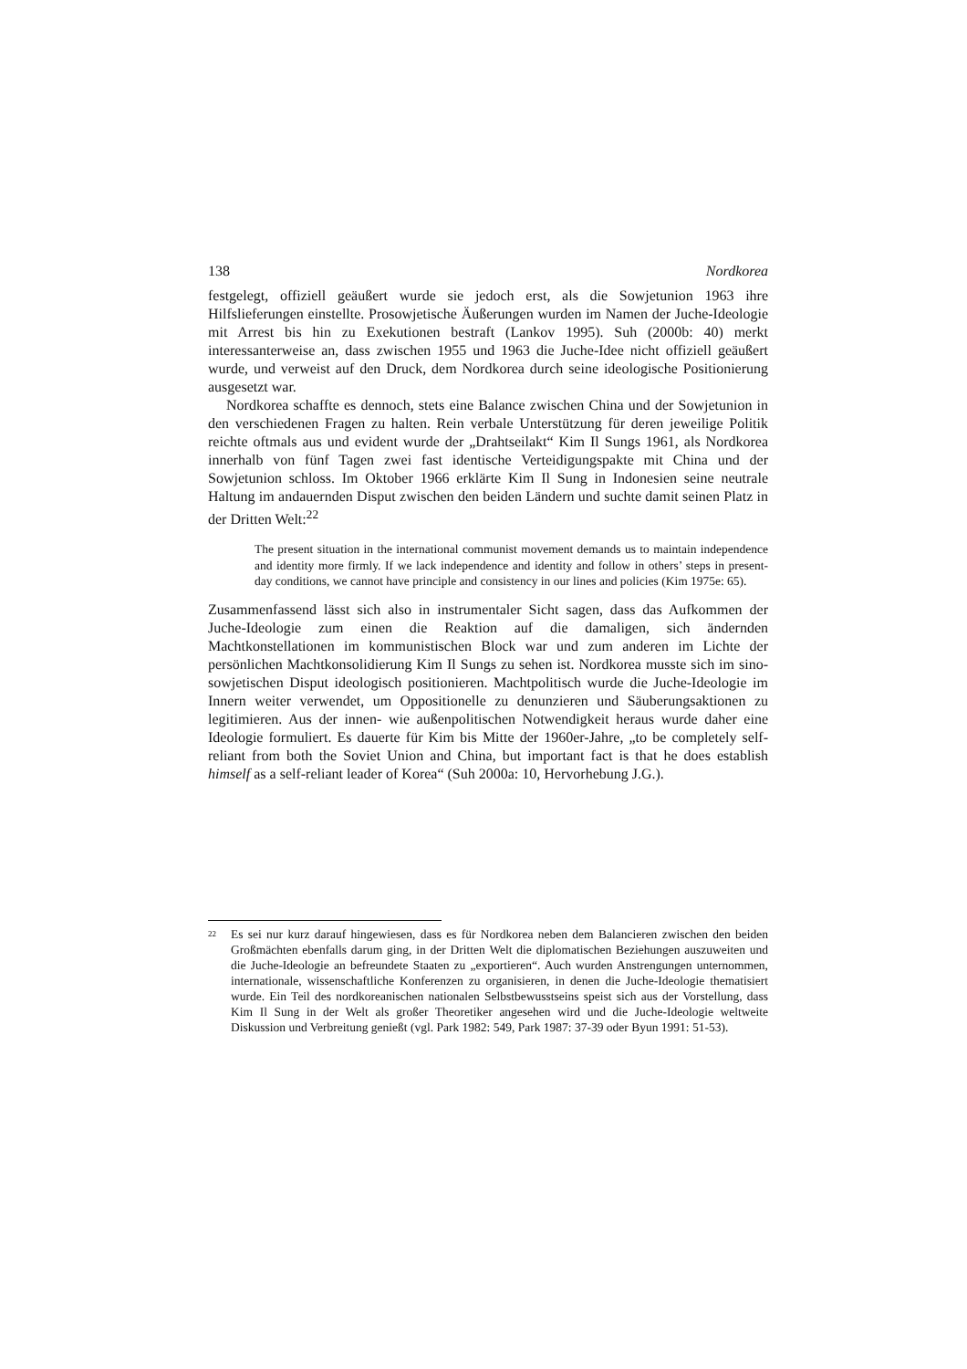138 Nordkorea
festgelegt, offiziell geäußert wurde sie jedoch erst, als die Sowjetunion 1963 ihre Hilfslieferungen einstellte. Prosowjetische Äußerungen wurden im Namen der Juche-Ideologie mit Arrest bis hin zu Exekutionen bestraft (Lankov 1995). Suh (2000b: 40) merkt interessanterweise an, dass zwischen 1955 und 1963 die Juche-Idee nicht offiziell geäußert wurde, und verweist auf den Druck, dem Nordkorea durch seine ideologische Positionierung ausgesetzt war.
Nordkorea schaffte es dennoch, stets eine Balance zwischen China und der Sowjetunion in den verschiedenen Fragen zu halten. Rein verbale Unterstützung für deren jeweilige Politik reichte oftmals aus und evident wurde der „Drahtseilakt“ Kim Il Sungs 1961, als Nordkorea innerhalb von fünf Tagen zwei fast identische Verteidigungspakte mit China und der Sowjetunion schloss. Im Oktober 1966 erklärte Kim Il Sung in Indonesien seine neutrale Haltung im andauernden Disput zwischen den beiden Ländern und suchte damit seinen Platz in der Dritten Welt:<sup>22</sup>
The present situation in the international communist movement demands us to maintain independence and identity more firmly. If we lack independence and identity and follow in others’ steps in present-day conditions, we cannot have principle and consistency in our lines and policies (Kim 1975e: 65).
Zusammenfassend lässt sich also in instrumentaler Sicht sagen, dass das Aufkommen der Juche-Ideologie zum einen die Reaktion auf die damaligen, sich ändernden Machtkonstellationen im kommunistischen Block war und zum anderen im Lichte der persönlichen Machtkonsolidierung Kim Il Sungs zu sehen ist. Nordkorea musste sich im sino-sowjetischen Disput ideologisch positionieren. Machtpolitisch wurde die Juche-Ideologie im Innern weiter verwendet, um Oppositionelle zu denunzieren und Säuberungsaktionen zu legitimieren. Aus der innen- wie außenpolitischen Notwendigkeit heraus wurde daher eine Ideologie formuliert. Es dauerte für Kim bis Mitte der 1960er-Jahre, „to be completely self-reliant from both the Soviet Union and China, but important fact is that he does establish himself as a self-reliant leader of Korea“ (Suh 2000a: 10, Hervorhebung J.G.).
<sup>22</sup>
Es sei nur kurz darauf hingewiesen, dass es für Nordkorea neben dem Balancieren zwischen den beiden Großmächten ebenfalls darum ging, in der Dritten Welt die diplomatischen Beziehungen auszuweiten und die Juche-Ideologie an befreundete Staaten zu „exportieren“. Auch wurden Anstrengungen unternommen, internationale, wissenschaftliche Konferenzen zu organisieren, in denen die Juche-Ideologie thematisiert wurde. Ein Teil des nordkoreanischen nationalen Selbstbewusstseins speist sich aus der Vorstellung, dass Kim Il Sung in der Welt als großer Theoretiker angesehen wird und die Juche-Ideologie weltweite Diskussion und Verbreitung genießt (vgl. Park 1982: 549, Park 1987: 37-39 oder Byun 1991: 51-53).